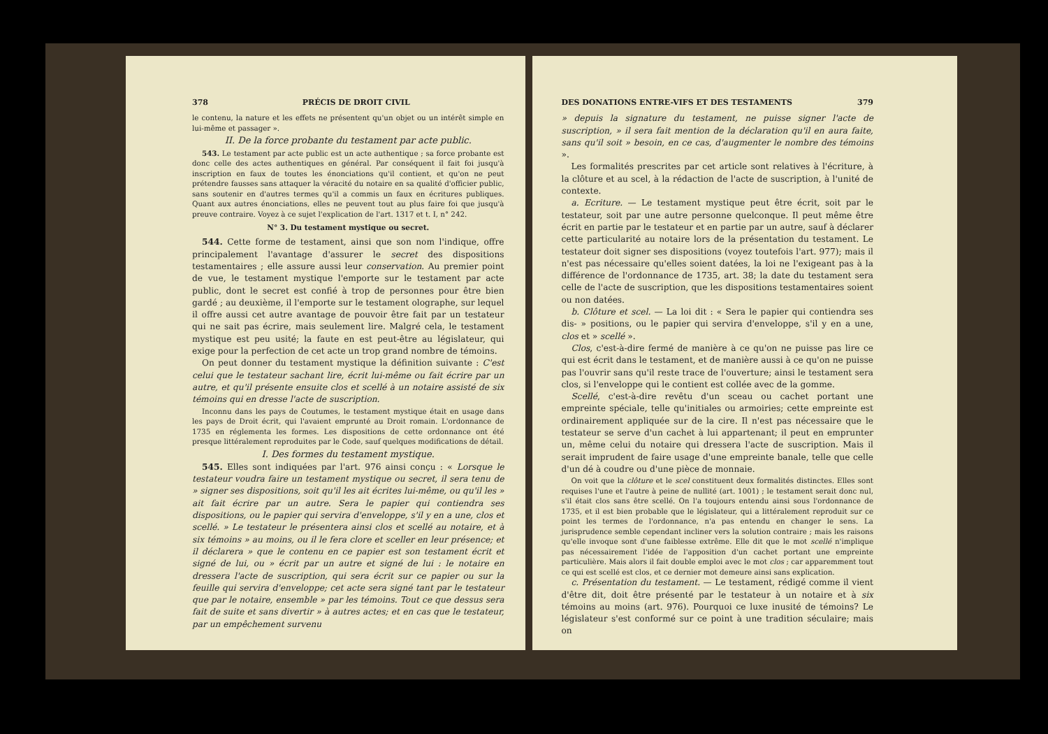378 PRÉCIS DE DROIT CIVIL
le contenu, la nature et les effets ne présentent qu'un objet ou un intérêt simple en lui-même et passager ».
II. De la force probante du testament par acte public.
543. Le testament par acte public est un acte authentique ; sa force probante est donc celle des actes authentiques en général. Par conséquent il fait foi jusqu'à inscription en faux de toutes les énonciations qu'il contient, et qu'on ne peut prétendre fausses sans attaquer la véracité du notaire en sa qualité d'officier public, sans soutenir en d'autres termes qu'il a commis un faux en écritures publiques. Quant aux autres énonciations, elles ne peuvent tout au plus faire foi que jusqu'à preuve contraire. Voyez à ce sujet l'explication de l'art. 1317 et t. I, n° 242.
N° 3. Du testament mystique ou secret.
544. Cette forme de testament, ainsi que son nom l'indique, offre principalement l'avantage d'assurer le secret des dispositions testamentaires ; elle assure aussi leur conservation. Au premier point de vue, le testament mystique l'emporte sur le testament par acte public, dont le secret est confié à trop de personnes pour être bien gardé ; au deuxième, il l'emporte sur le testament olographe, sur lequel il offre aussi cet autre avantage de pouvoir être fait par un testateur qui ne sait pas écrire, mais seulement lire. Malgré cela, le testament mystique est peu usité; la faute en est peut-être au législateur, qui exige pour la perfection de cet acte un trop grand nombre de témoins.
On peut donner du testament mystique la définition suivante : C'est celui que le testateur sachant lire, écrit lui-même ou fait écrire par un autre, et qu'il présente ensuite clos et scellé à un notaire assisté de six témoins qui en dresse l'acte de suscription.
Inconnu dans les pays de Coutumes, le testament mystique était en usage dans les pays de Droit écrit, qui l'avaient emprunté au Droit romain. L'ordonnance de 1735 en réglementa les formes. Les dispositions de cette ordonnance ont été presque littéralement reproduites par le Code, sauf quelques modifications de détail.
I. Des formes du testament mystique.
545. Elles sont indiquées par l'art. 976 ainsi conçu : « Lorsque le testateur voudra faire un testament mystique ou secret, il sera tenu de » signer ses dispositions, soit qu'il les ait écrites lui-même, ou qu'il les » ait fait écrire par un autre. Sera le papier qui contiendra ses dispositions, ou le papier qui servira d'enveloppe, s'il y en a une, clos et scellé. » Le testateur le présentera ainsi clos et scellé au notaire, et à six témoins » au moins, ou il le fera clore et sceller en leur présence; et il déclarera » que le contenu en ce papier est son testament écrit et signé de lui, ou » écrit par un autre et signé de lui : le notaire en dressera l'acte de suscription, qui sera écrit sur ce papier ou sur la feuille qui servira d'enveloppe; cet acte sera signé tant par le testateur que par le notaire, ensemble » par les témoins. Tout ce que dessus sera fait de suite et sans divertir » à autres actes; et en cas que le testateur, par un empêchement survenu
DES DONATIONS ENTRE-VIFS ET DES TESTAMENTS 379
» depuis la signature du testament, ne puisse signer l'acte de suscription, » il sera fait mention de la déclaration qu'il en aura faite, sans qu'il soit » besoin, en ce cas, d'augmenter le nombre des témoins ».
Les formalités prescrites par cet article sont relatives à l'écriture, à la clôture et au scel, à la rédaction de l'acte de suscription, à l'unité de contexte.
a. Ecriture. — Le testament mystique peut être écrit, soit par le testateur, soit par une autre personne quelconque. Il peut même être écrit en partie par le testateur et en partie par un autre, sauf à déclarer cette particularité au notaire lors de la présentation du testament. Le testateur doit signer ses dispositions (voyez toutefois l'art. 977); mais il n'est pas nécessaire qu'elles soient datées, la loi ne l'exigeant pas à la différence de l'ordonnance de 1735, art. 38; la date du testament sera celle de l'acte de suscription, que les dispositions testamentaires soient ou non datées.
b. Clôture et scel. — La loi dit : « Sera le papier qui contiendra ses dis- » positions, ou le papier qui servira d'enveloppe, s'il y en a une, clos et » scellé ».
Clos, c'est-à-dire fermé de manière à ce qu'on ne puisse pas lire ce qui est écrit dans le testament, et de manière aussi à ce qu'on ne puisse pas l'ouvrir sans qu'il reste trace de l'ouverture; ainsi le testament sera clos, si l'enveloppe qui le contient est collée avec de la gomme.
Scellé, c'est-à-dire revêtu d'un sceau ou cachet portant une empreinte spéciale, telle qu'initiales ou armoiries; cette empreinte est ordinairement appliquée sur de la cire. Il n'est pas nécessaire que le testateur se serve d'un cachet à lui appartenant; il peut en emprunter un, même celui du notaire qui dressera l'acte de suscription. Mais il serait imprudent de faire usage d'une empreinte banale, telle que celle d'un dé à coudre ou d'une pièce de monnaie.
On voit que la clôture et le scel constituent deux formalités distinctes. Elles sont requises l'une et l'autre à peine de nullité (art. 1001) ; le testament serait donc nul, s'il était clos sans être scellé. On l'a toujours entendu ainsi sous l'ordonnance de 1735, et il est bien probable que le législateur, qui a littéralement reproduit sur ce point les termes de l'ordonnance, n'a pas entendu en changer le sens. La jurisprudence semble cependant incliner vers la solution contraire ; mais les raisons qu'elle invoque sont d'une faiblesse extrême. Elle dit que le mot scellé n'implique pas nécessairement l'idée de l'apposition d'un cachet portant une empreinte particulière. Mais alors il fait double emploi avec le mot clos ; car apparemment tout ce qui est scellé est clos, et ce dernier mot demeure ainsi sans explication.
c. Présentation du testament. — Le testament, rédigé comme il vient d'être dit, doit être présenté par le testateur à un notaire et à six témoins au moins (art. 976). Pourquoi ce luxe inusité de témoins? Le législateur s'est conformé sur ce point à une tradition séculaire; mais on